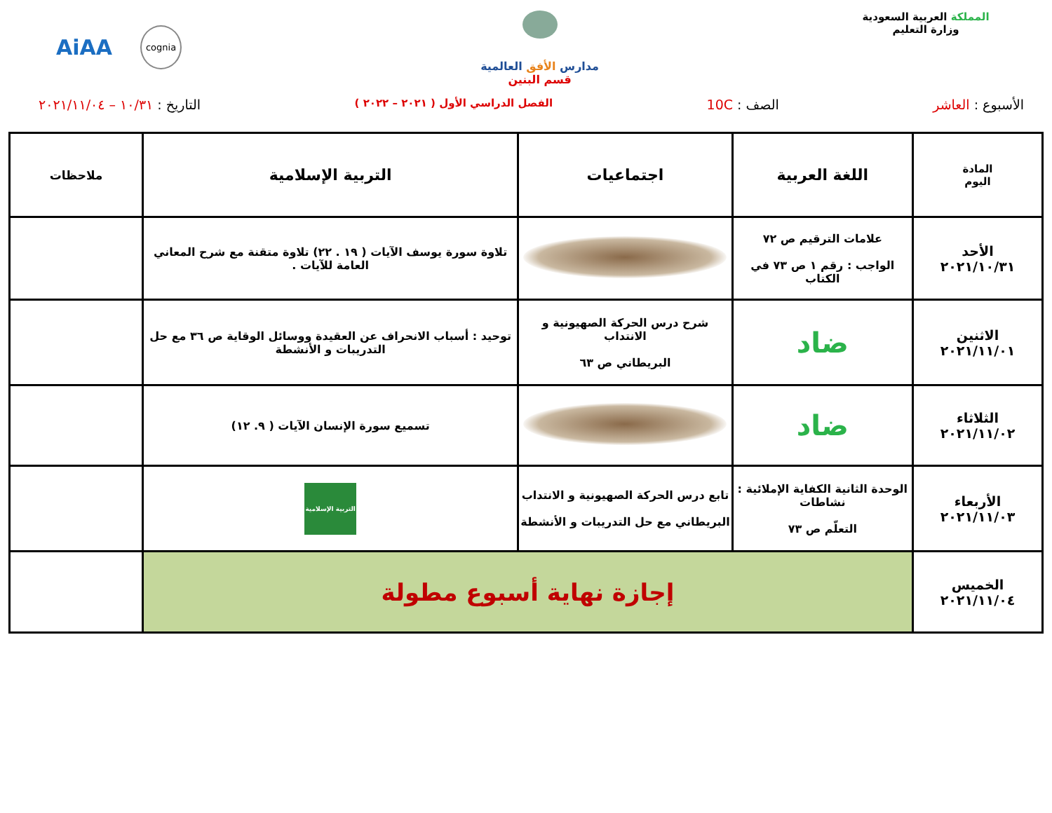المملكة العربية السعودية
وزارة التعليم
مدارس الأفق العالمية
قسم البنين
AiAA cognia
الأسبوع : العاشر الصف : 10C
الفصل الدراسي الأول ( ٢٠٢١ – ٢٠٢٢ )
التاريخ : ١٠/٣١ – ٢٠٢١/١١/٠٤
| المادة اليوم | اللغة العربية | اجتماعيات | التربية الإسلامية | ملاحظات |
| --- | --- | --- | --- | --- |
| الأحد ٢٠٢١/١٠/٣١ | علامات الترقيم ص ٧٢ الواجب : رقم ١ ص ٧٣ في الكتاب | | تلاوة سورة يوسف الآيات ( ١٩ . ٢٢) تلاوة متقنة مع شرح المعاني العامة للآيات . | |
| الاثنين ٢٠٢١/١١/٠١ | ضاد | شرح درس الحركة الصهيونية و الانتداب البريطاني ص ٦٣ | توحيد : أسباب الانحراف عن العقيدة ووسائل الوقاية ص ٣٦ مع حل التدريبات و الأنشطة | |
| الثلاثاء ٢٠٢١/١١/٠٢ | ضاد | | تسميع سورة الإنسان الآيات ( ٩. ١٢) | |
| الأربعاء ٢٠٢١/١١/٠٣ | الوحدة الثانية الكفاية الإملائية : نشاطات التعلّم ص ٧٣ | تابع درس الحركة الصهيونية و الانتداب البريطاني مع حل التدريبات و الأنشطة | التربية الإسلامية | |
| الخميس ٢٠٢١/١١/٠٤ | إجازة نهاية أسبوع مطولة | | | |